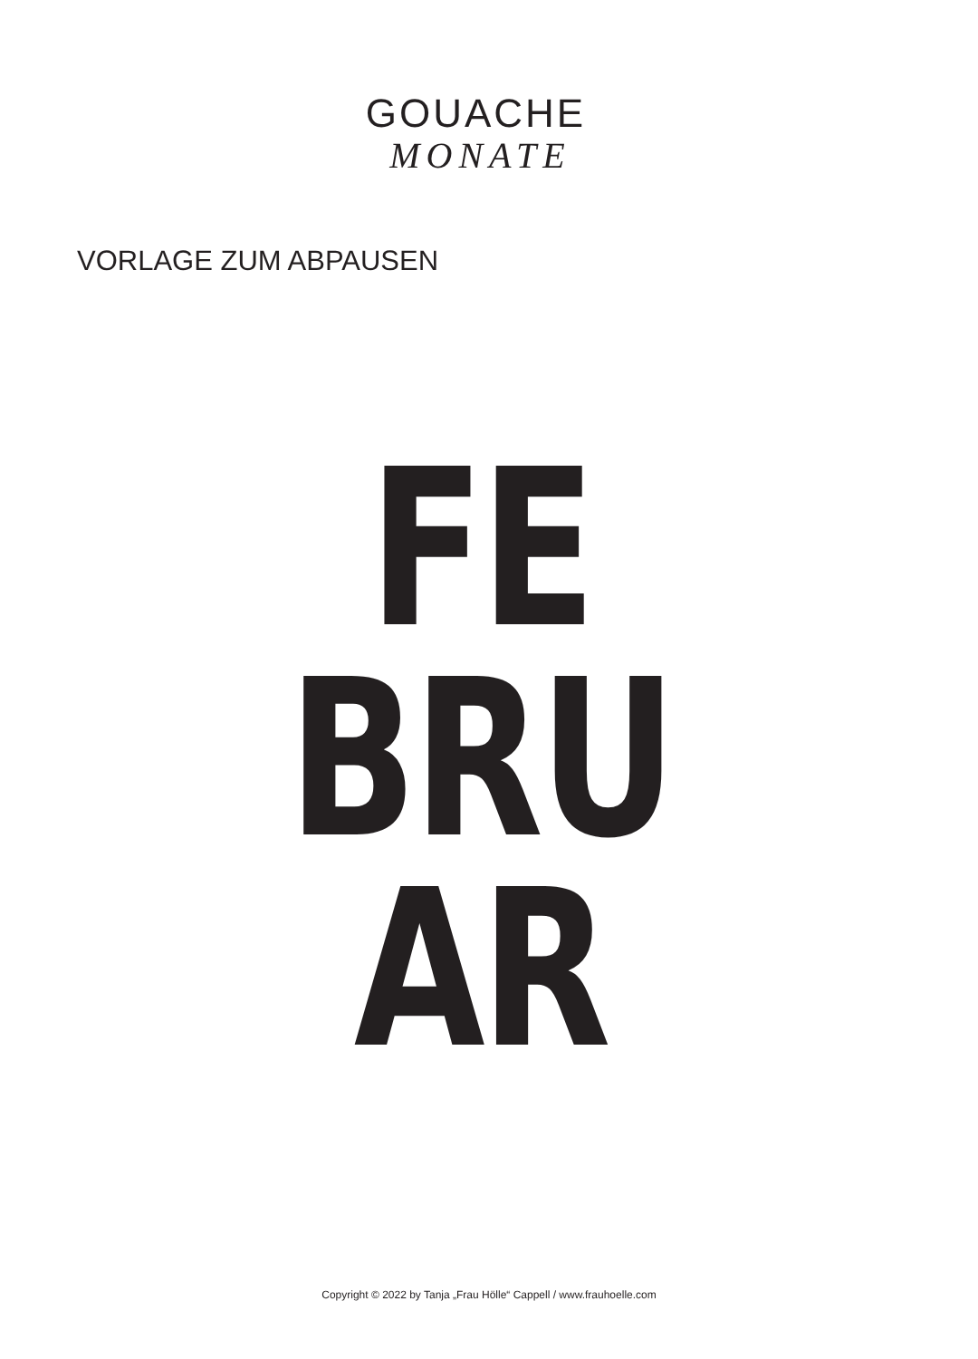GOUACHE
MONATE
VORLAGE ZUM ABPAUSEN
FE
BRU
AR
Copyright © 2022 by Tanja „Frau Hölle“ Cappell / www.frauhoelle.com